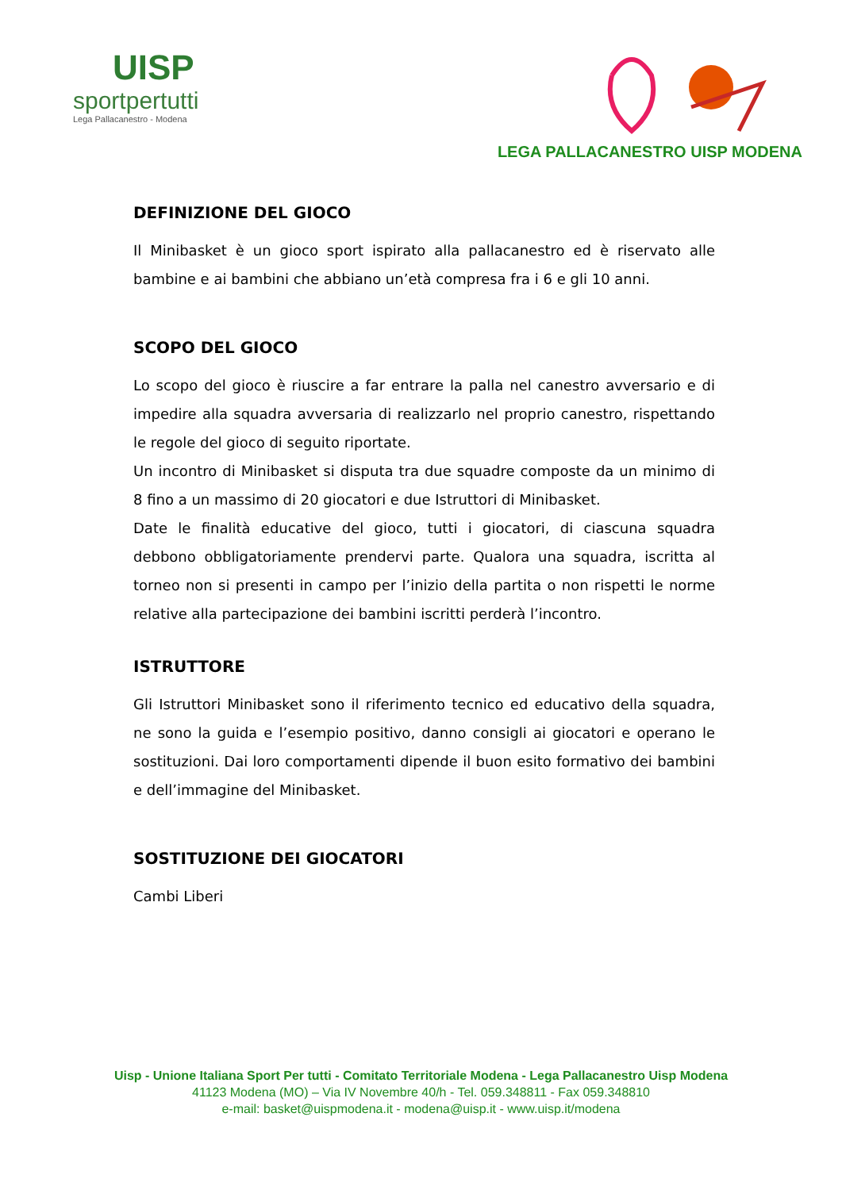UISP
sportpertutti
Lega Pallacanestro - Modena
LEGA PALLACANESTRO UISP MODENA
DEFINIZIONE DEL GIOCO
Il Minibasket è un gioco sport ispirato alla pallacanestro ed è riservato alle bambine e ai bambini che abbiano un’età compresa fra i 6 e gli 10 anni.
SCOPO DEL GIOCO
Lo scopo del gioco è riuscire a far entrare la palla nel canestro avversario e di impedire alla squadra avversaria di realizzarlo nel proprio canestro, rispettando le regole del gioco di seguito riportate.
Un incontro di Minibasket si disputa tra due squadre composte da un minimo di 8 fino a un massimo di 20 giocatori e due Istruttori di Minibasket.
Date le finalità educative del gioco, tutti i giocatori, di ciascuna squadra debbono obbligatoriamente prendervi parte. Qualora una squadra, iscritta al torneo non si presenti in campo per l’inizio della partita o non rispetti le norme relative alla partecipazione dei bambini iscritti perderà l’incontro.
ISTRUTTORE
Gli Istruttori Minibasket sono il riferimento tecnico ed educativo della squadra, ne sono la guida e l’esempio positivo, danno consigli ai giocatori e operano le sostituzioni. Dai loro comportamenti dipende il buon esito formativo dei bambini e dell’immagine del Minibasket.
SOSTITUZIONE DEI GIOCATORI
Cambi Liberi
Uisp - Unione Italiana Sport Per tutti - Comitato Territoriale Modena - Lega Pallacanestro Uisp Modena
41123 Modena (MO) – Via IV Novembre 40/h - Tel. 059.348811 - Fax 059.348810
e-mail: basket@uispmodena.it - modena@uisp.it - www.uisp.it/modena